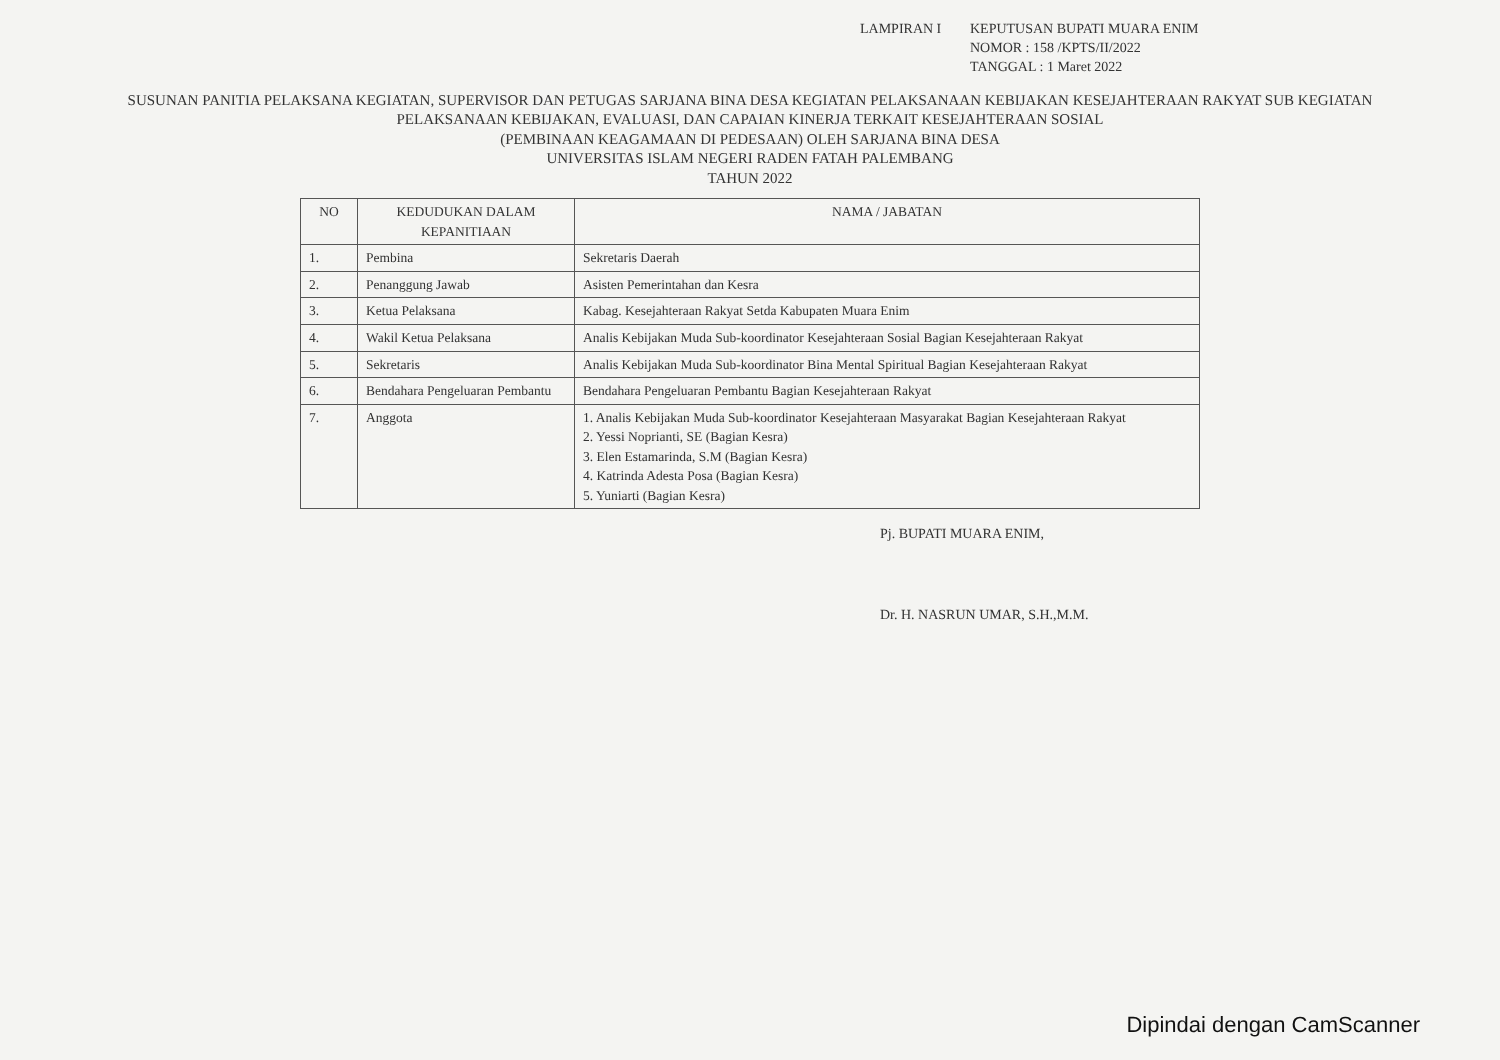LAMPIRAN I
KEPUTUSAN BUPATI MUARA ENIM
NOMOR : 158 /KPTS/II/2022
TANGGAL : 1 Maret 2022
SUSUNAN PANITIA PELAKSANA KEGIATAN, SUPERVISOR DAN PETUGAS SARJANA BINA DESA KEGIATAN PELAKSANAAN KEBIJAKAN KESEJAHTERAAN RAKYAT SUB KEGIATAN PELAKSANAAN KEBIJAKAN, EVALUASI, DAN CAPAIAN KINERJA TERKAIT KESEJAHTERAAN SOSIAL
(PEMBINAAN KEAGAMAAN DI PEDESAAN) OLEH SARJANA BINA DESA
UNIVERSITAS ISLAM NEGERI RADEN FATAH PALEMBANG
TAHUN 2022
| NO | KEDUDUKAN DALAM KEPANITIAAN | NAMA / JABATAN |
| --- | --- | --- |
| 1. | Pembina | Sekretaris Daerah |
| 2. | Penanggung Jawab | Asisten Pemerintahan dan Kesra |
| 3. | Ketua Pelaksana | Kabag. Kesejahteraan Rakyat Setda Kabupaten Muara Enim |
| 4. | Wakil Ketua Pelaksana | Analis Kebijakan Muda Sub-koordinator Kesejahteraan Sosial Bagian Kesejahteraan Rakyat |
| 5. | Sekretaris | Analis Kebijakan Muda Sub-koordinator Bina Mental Spiritual Bagian Kesejahteraan Rakyat |
| 6. | Bendahara Pengeluaran Pembantu | Bendahara Pengeluaran Pembantu Bagian Kesejahteraan Rakyat |
| 7. | Anggota | 1. Analis Kebijakan Muda Sub-koordinator Kesejahteraan Masyarakat Bagian Kesejahteraan Rakyat 2. Yessi Noprianti, SE (Bagian Kesra) 3. Elen Estamarinda, S.M (Bagian Kesra) 4. Katrinda Adesta Posa (Bagian Kesra) 5. Yuniarti (Bagian Kesra) |
Pj. BUPATI MUARA ENIM,
Dr. H. NASRUN UMAR, S.H.,M.M.
Dipindai dengan CamScanner